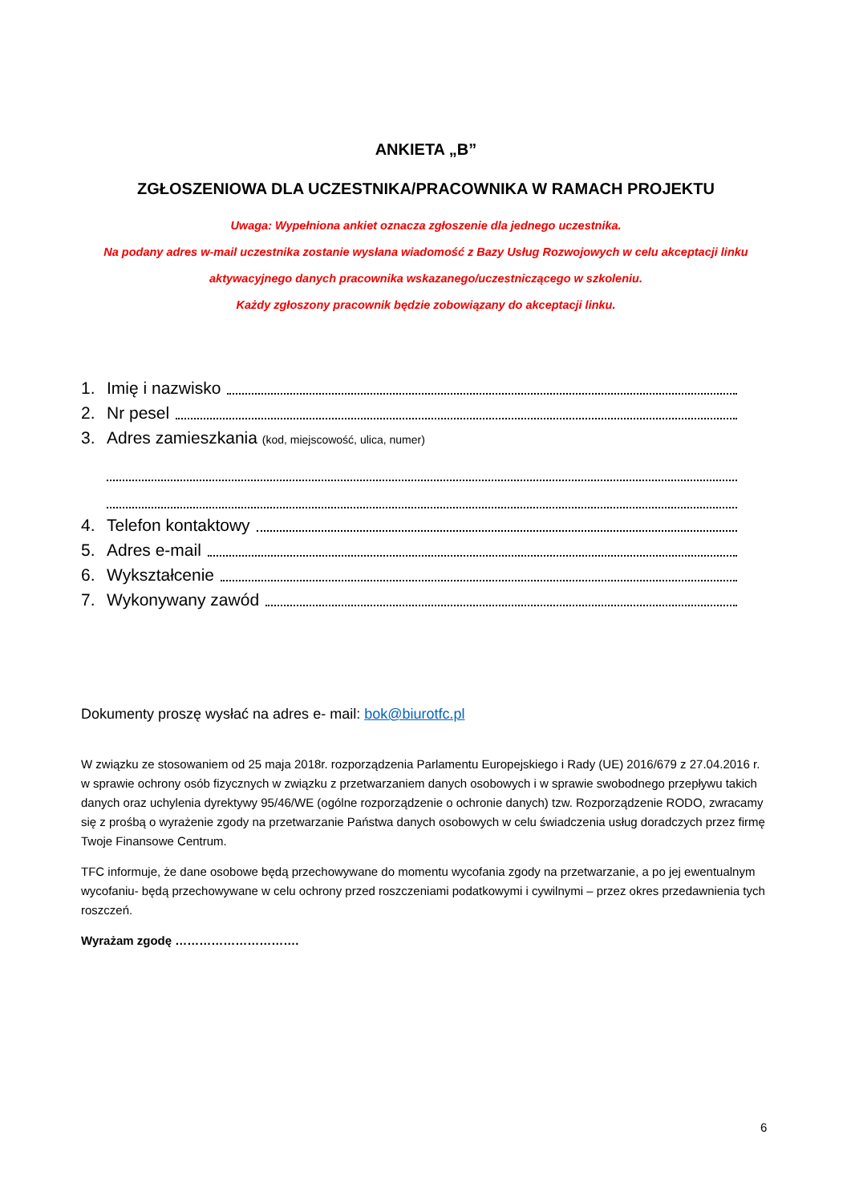ANKIETA „B”
ZGŁOSZENIOWA DLA UCZESTNIKA/PRACOWNIKA W RAMACH PROJEKTU
Uwaga: Wypełniona ankiet oznacza zgłoszenie dla jednego uczestnika.
Na podany adres w-mail uczestnika zostanie wysłana wiadomość z Bazy Usług Rozwojowych w celu akceptacji linku aktywacyjnego danych pracownika wskazanego/uczestniczącego w szkoleniu.
Każdy zgłoszony pracownik będzie zobowiązany do akceptacji linku.
1. Imię i nazwisko
2. Nr pesel
3. Adres zamieszkania (kod, miejscowość, ulica, numer)
4. Telefon kontaktowy
5. Adres e-mail
6. Wykształcenie
7. Wykonywany zawód
Dokumenty proszę wysłać na adres e- mail: bok@biurotfc.pl
W związku ze stosowaniem od 25 maja 2018r. rozporządzenia Parlamentu Europejskiego i Rady (UE) 2016/679 z 27.04.2016 r. w sprawie ochrony osób fizycznych w związku z przetwarzaniem danych osobowych i w sprawie swobodnego przepływu takich danych oraz uchylenia dyrektywy 95/46/WE (ogólne rozporządzenie o ochronie danych) tzw. Rozporządzenie RODO, zwracamy się z prośbą o wyrażenie zgody na przetwarzanie Państwa danych osobowych w celu świadczenia usług doradczych przez firmę Twoje Finansowe Centrum.
TFC informuje, że dane osobowe będą przechowywane do momentu wycofania zgody na przetwarzanie, a po jej ewentualnym wycofaniu- będą przechowywane w celu ochrony przed roszczeniami podatkowymi i cywilnymi – przez okres przedawnienia tych roszczeń.
Wyrażam zgodę ………………………….
6